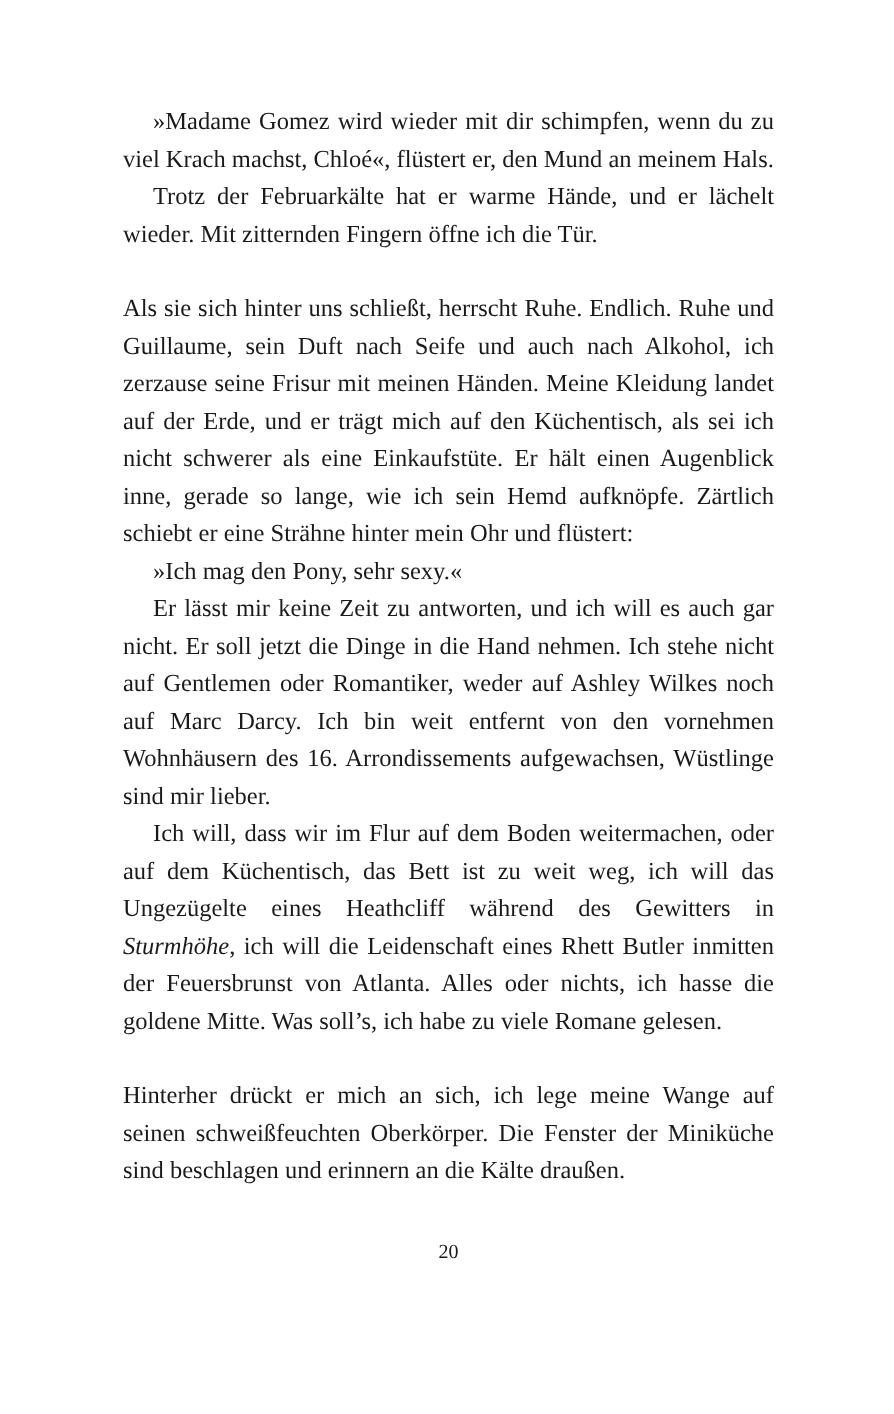»Madame Gomez wird wieder mit dir schimpfen, wenn du zu viel Krach machst, Chloé«, flüstert er, den Mund an meinem Hals.
Trotz der Februarkälte hat er warme Hände, und er lächelt wieder. Mit zitternden Fingern öffne ich die Tür.
Als sie sich hinter uns schließt, herrscht Ruhe. Endlich. Ruhe und Guillaume, sein Duft nach Seife und auch nach Alkohol, ich zerzause seine Frisur mit meinen Händen. Meine Kleidung landet auf der Erde, und er trägt mich auf den Küchentisch, als sei ich nicht schwerer als eine Einkaufstüte. Er hält einen Augenblick inne, gerade so lange, wie ich sein Hemd aufknöpfe. Zärtlich schiebt er eine Strähne hinter mein Ohr und flüstert:
»Ich mag den Pony, sehr sexy.«
Er lässt mir keine Zeit zu antworten, und ich will es auch gar nicht. Er soll jetzt die Dinge in die Hand nehmen. Ich stehe nicht auf Gentlemen oder Romantiker, weder auf Ashley Wilkes noch auf Marc Darcy. Ich bin weit entfernt von den vornehmen Wohnhäusern des 16. Arrondissements aufgewachsen, Wüstlinge sind mir lieber.
Ich will, dass wir im Flur auf dem Boden weitermachen, oder auf dem Küchentisch, das Bett ist zu weit weg, ich will das Ungezügelte eines Heathcliff während des Gewitters in Sturmhöhe, ich will die Leidenschaft eines Rhett Butler inmitten der Feuersbrunst von Atlanta. Alles oder nichts, ich hasse die goldene Mitte. Was soll’s, ich habe zu viele Romane gelesen.
Hinterher drückt er mich an sich, ich lege meine Wange auf seinen schweißfeuchten Oberkörper. Die Fenster der Miniküche sind beschlagen und erinnern an die Kälte draußen.
20